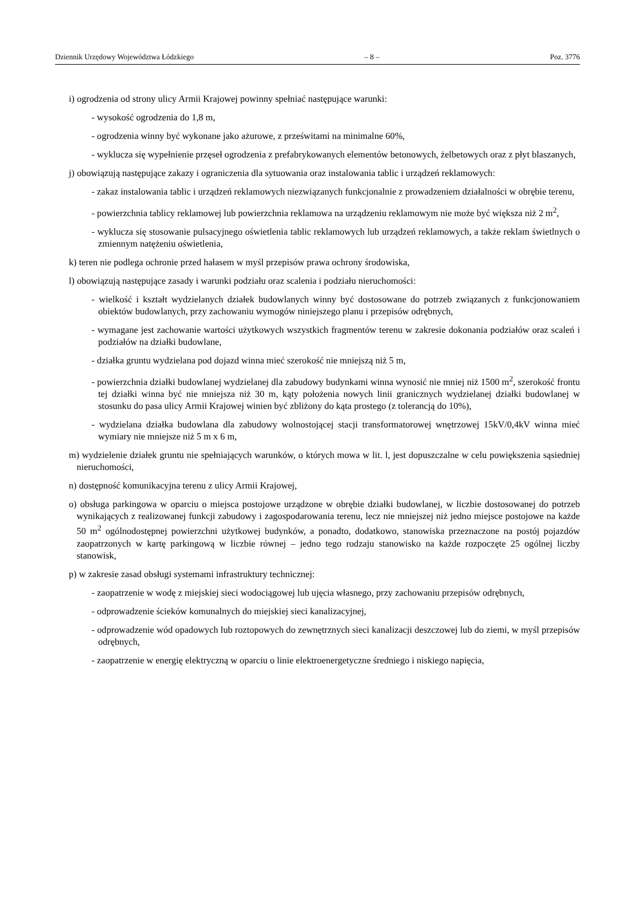Dziennik Urzędowy Województwa Łódzkiego – 8 – Poz. 3776
i) ogrodzenia od strony ulicy Armii Krajowej powinny spełniać następujące warunki:
- wysokość ogrodzenia do 1,8 m,
- ogrodzenia winny być wykonane jako ażurowe, z prześwitami na minimalne 60%,
- wyklucza się wypełnienie przęseł ogrodzenia z prefabrykowanych elementów betonowych, żelbetowych oraz z płyt blaszanych,
j) obowiązują następujące zakazy i ograniczenia dla sytuowania oraz instalowania tablic i urządzeń reklamowych:
- zakaz instalowania tablic i urządzeń reklamowych niezwiązanych funkcjonalnie z prowadzeniem działalności w obrębie terenu,
- powierzchnia tablicy reklamowej lub powierzchnia reklamowa na urządzeniu reklamowym nie może być większa niż 2 m<sup>2</sup>,
- wyklucza się stosowanie pulsacyjnego oświetlenia tablic reklamowych lub urządzeń reklamowych, a także reklam świetlnych o zmiennym natężeniu oświetlenia,
k) teren nie podlega ochronie przed hałasem w myśl przepisów prawa ochrony środowiska,
l) obowiązują następujące zasady i warunki podziału oraz scalenia i podziału nieruchomości:
- wielkość i kształt wydzielanych działek budowlanych winny być dostosowane do potrzeb związanych z funkcjonowaniem obiektów budowlanych, przy zachowaniu wymogów niniejszego planu i przepisów odrębnych,
- wymagane jest zachowanie wartości użytkowych wszystkich fragmentów terenu w zakresie dokonania podziałów oraz scaleń i podziałów na działki budowlane,
- działka gruntu wydzielana pod dojazd winna mieć szerokość nie mniejszą niż 5 m,
- powierzchnia działki budowlanej wydzielanej dla zabudowy budynkami winna wynosić nie mniej niż 1500 m<sup>2</sup>, szerokość frontu tej działki winna być nie mniejsza niż 30 m, kąty położenia nowych linii granicznych wydzielanej działki budowlanej w stosunku do pasa ulicy Armii Krajowej winien być zbliżony do kąta prostego (z tolerancją do 10%),
- wydzielana działka budowlana dla zabudowy wolnostojącej stacji transformatorowej wnętrzowej 15kV/0,4kV winna mieć wymiary nie mniejsze niż 5 m x 6 m,
m) wydzielenie działek gruntu nie spełniających warunków, o których mowa w lit. l, jest dopuszczalne w celu powiększenia sąsiedniej nieruchomości,
n) dostępność komunikacyjna terenu z ulicy Armii Krajowej,
o) obsługa parkingowa w oparciu o miejsca postojowe urządzone w obrębie działki budowlanej, w liczbie dostosowanej do potrzeb wynikających z realizowanej funkcji zabudowy i zagospodarowania terenu, lecz nie mniejszej niż jedno miejsce postojowe na każde 50 m<sup>2</sup> ogólnodostępnej powierzchni użytkowej budynków, a ponadto, dodatkowo, stanowiska przeznaczone na postój pojazdów zaopatrzonych w kartę parkingową w liczbie równej – jedno tego rodzaju stanowisko na każde rozpoczęte 25 ogólnej liczby stanowisk,
p) w zakresie zasad obsługi systemami infrastruktury technicznej:
- zaopatrzenie w wodę z miejskiej sieci wodociągowej lub ujęcia własnego, przy zachowaniu przepisów odrębnych,
- odprowadzenie ścieków komunalnych do miejskiej sieci kanalizacyjnej,
- odprowadzenie wód opadowych lub roztopowych do zewnętrznych sieci kanalizacji deszczowej lub do ziemi, w myśl przepisów odrębnych,
- zaopatrzenie w energię elektryczną w oparciu o linie elektroenergetyczne średniego i niskiego napięcia,